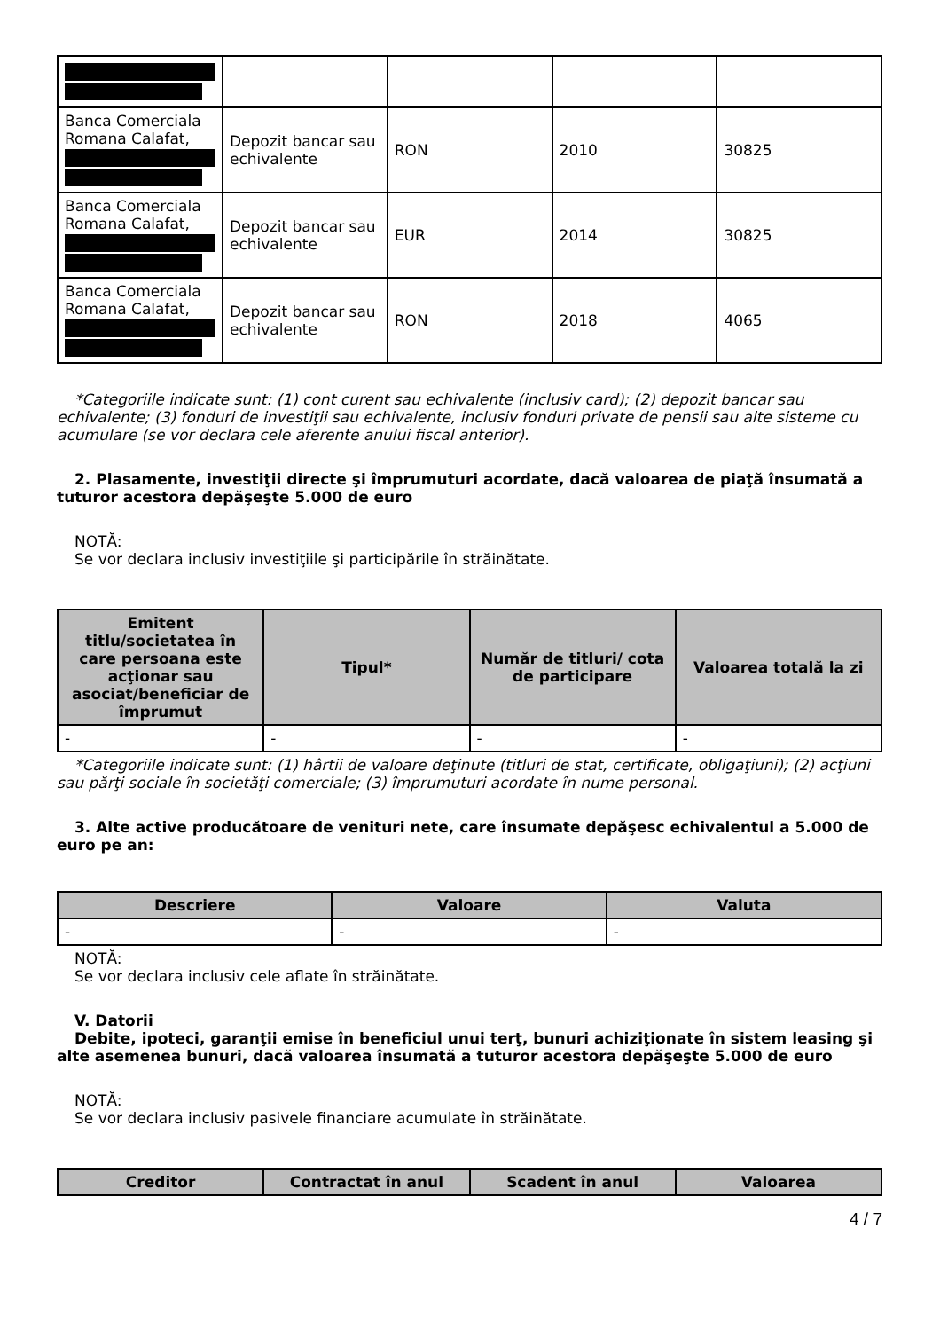| Banca Comerciala Romana Calafat, | Depozit bancar sau echivalente | RON | 2010 | 30825 |
| Banca Comerciala Romana Calafat, | Depozit bancar sau echivalente | EUR | 2014 | 30825 |
| Banca Comerciala Romana Calafat, | Depozit bancar sau echivalente | RON | 2018 | 4065 |
*Categoriile indicate sunt: (1) cont curent sau echivalente (inclusiv card); (2) depozit bancar sau echivalente; (3) fonduri de investiţii sau echivalente, inclusiv fonduri private de pensii sau alte sisteme cu acumulare (se vor declara cele aferente anului fiscal anterior).
2. Plasamente, investiţii directe şi împrumuturi acordate, dacă valoarea de piaţă însumată a tuturor acestora depăşeşte 5.000 de euro
NOTĂ:
Se vor declara inclusiv investiţiile şi participările în străinătate.
| Emitent titlu/societatea în care persoana este acţionar sau asociat/beneficiar de împrumut | Tipul* | Număr de titluri/ cota de participare | Valoarea totală la zi |
| --- | --- | --- | --- |
| - | - | - | - |
*Categoriile indicate sunt: (1) hârtii de valoare deţinute (titluri de stat, certificate, obligaţiuni); (2) acţiuni sau părţi sociale în societăţi comerciale; (3) împrumuturi acordate în nume personal.
3. Alte active producătoare de venituri nete, care însumate depăşesc echivalentul a 5.000 de euro pe an:
| Descriere | Valoare | Valuta |
| --- | --- | --- |
| - | - | - |
NOTĂ:
Se vor declara inclusiv cele aflate în străinătate.
V. Datorii
Debite, ipoteci, garanţii emise în beneficiul unui terţ, bunuri achiziţionate în sistem leasing şi alte asemenea bunuri, dacă valoarea însumată a tuturor acestora depăşeşte 5.000 de euro
NOTĂ:
Se vor declara inclusiv pasivele financiare acumulate în străinătate.
| Creditor | Contractat în anul | Scadent în anul | Valoarea |
| --- | --- | --- | --- |
4 / 7